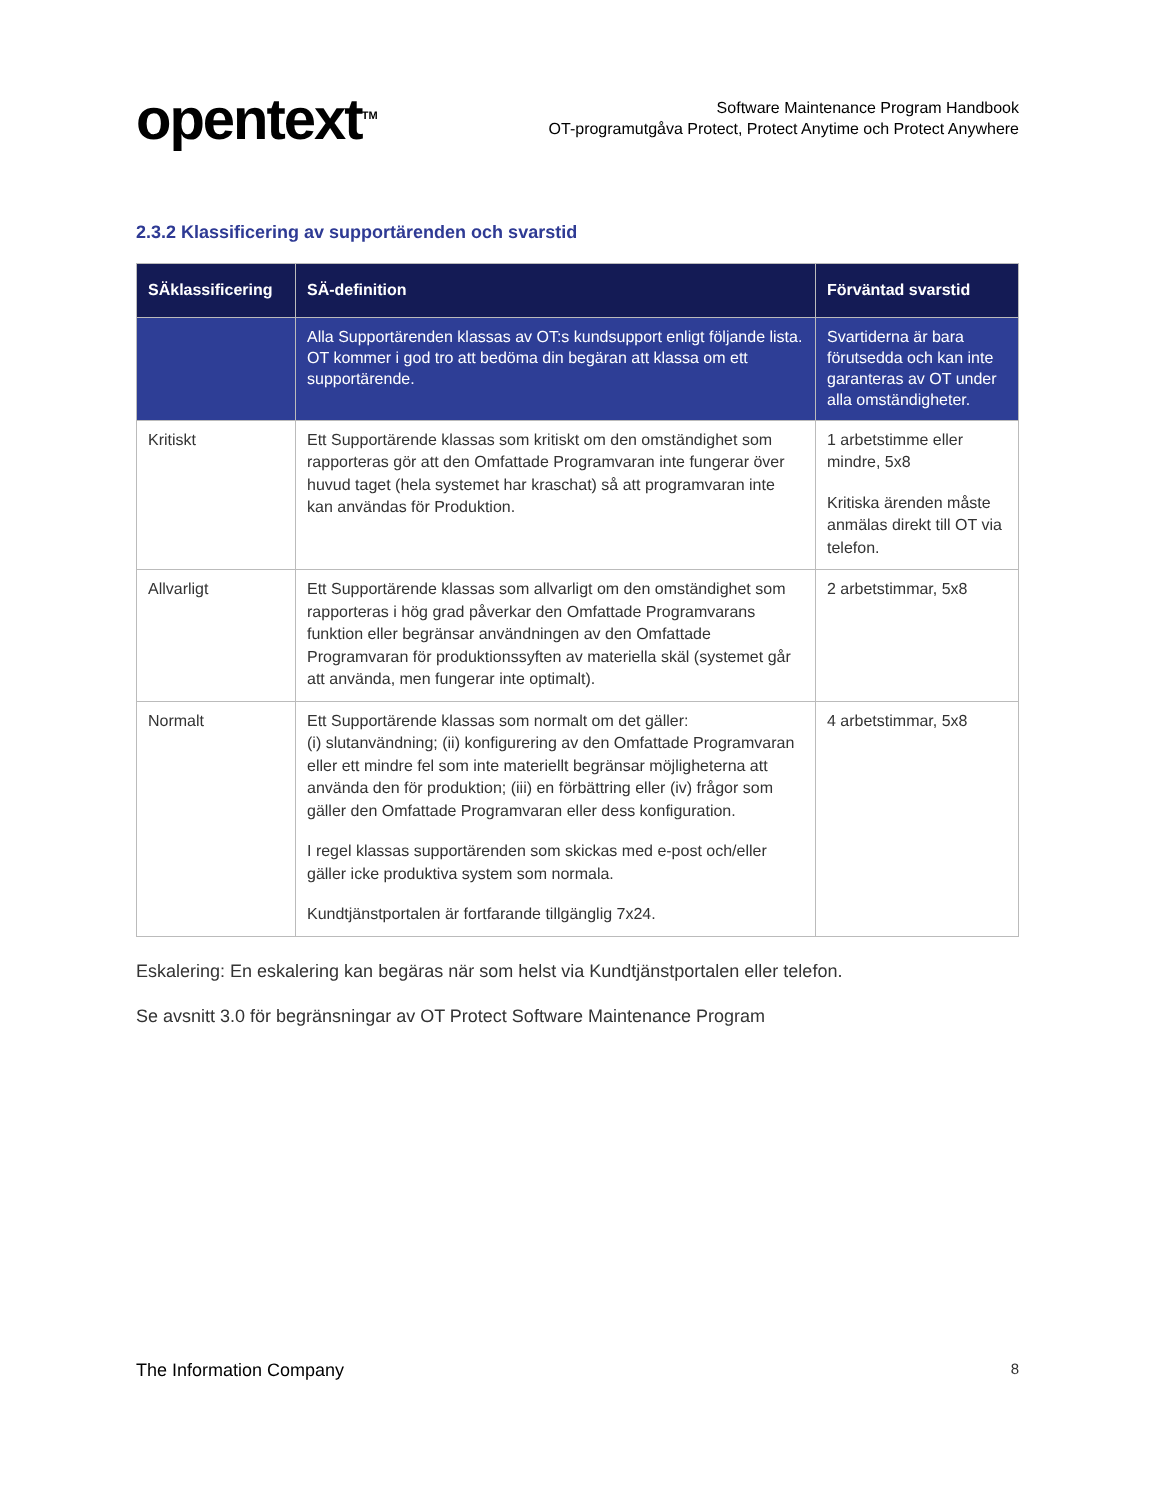opentext<sup>TM</sup>
Software Maintenance Program Handbook
OT-programutgåva Protect, Protect Anytime och Protect Anywhere
2.3.2 Klassificering av supportärenden och svarstid
| SÄklassificering | SÄ-definition | Förväntad svarstid |
| --- | --- | --- |
| | Alla Supportärenden klassas av OT:s kundsupport enligt följande lista. OT kommer i god tro att bedöma din begäran att klassa om ett supportärende. | Svartiderna är bara förutsedda och kan inte garanteras av OT under alla omständigheter. |
| Kritiskt | Ett Supportärende klassas som kritiskt om den omständighet som rapporteras gör att den Omfattade Programvaran inte fungerar över huvud taget (hela systemet har kraschat) så att programvaran inte kan användas för Produktion. | 1 arbetstimme eller mindre, 5x8 Kritiska ärenden måste anmälas direkt till OT via telefon. |
| Allvarligt | Ett Supportärende klassas som allvarligt om den omständighet som rapporteras i hög grad påverkar den Omfattade Programvarans funktion eller begränsar användningen av den Omfattade Programvaran för produktionssyften av materiella skäl (systemet går att använda, men fungerar inte optimalt). | 2 arbetstimmar, 5x8 |
| Normalt | Ett Supportärende klassas som normalt om det gäller: (i) slutanvändning; (ii) konfigurering av den Omfattade Programvaran eller ett mindre fel som inte materiellt begränsar möjligheterna att använda den för produktion; (iii) en förbättring eller (iv) frågor som gäller den Omfattade Programvaran eller dess konfiguration. I regel klassas supportärenden som skickas med e-post och/eller gäller icke produktiva system som normala. Kundtjänstportalen är fortfarande tillgänglig 7x24. | 4 arbetstimmar, 5x8 |
Eskalering: En eskalering kan begäras när som helst via Kundtjänstportalen eller telefon.
Se avsnitt 3.0 för begränsningar av OT Protect Software Maintenance Program
The Information Company 8